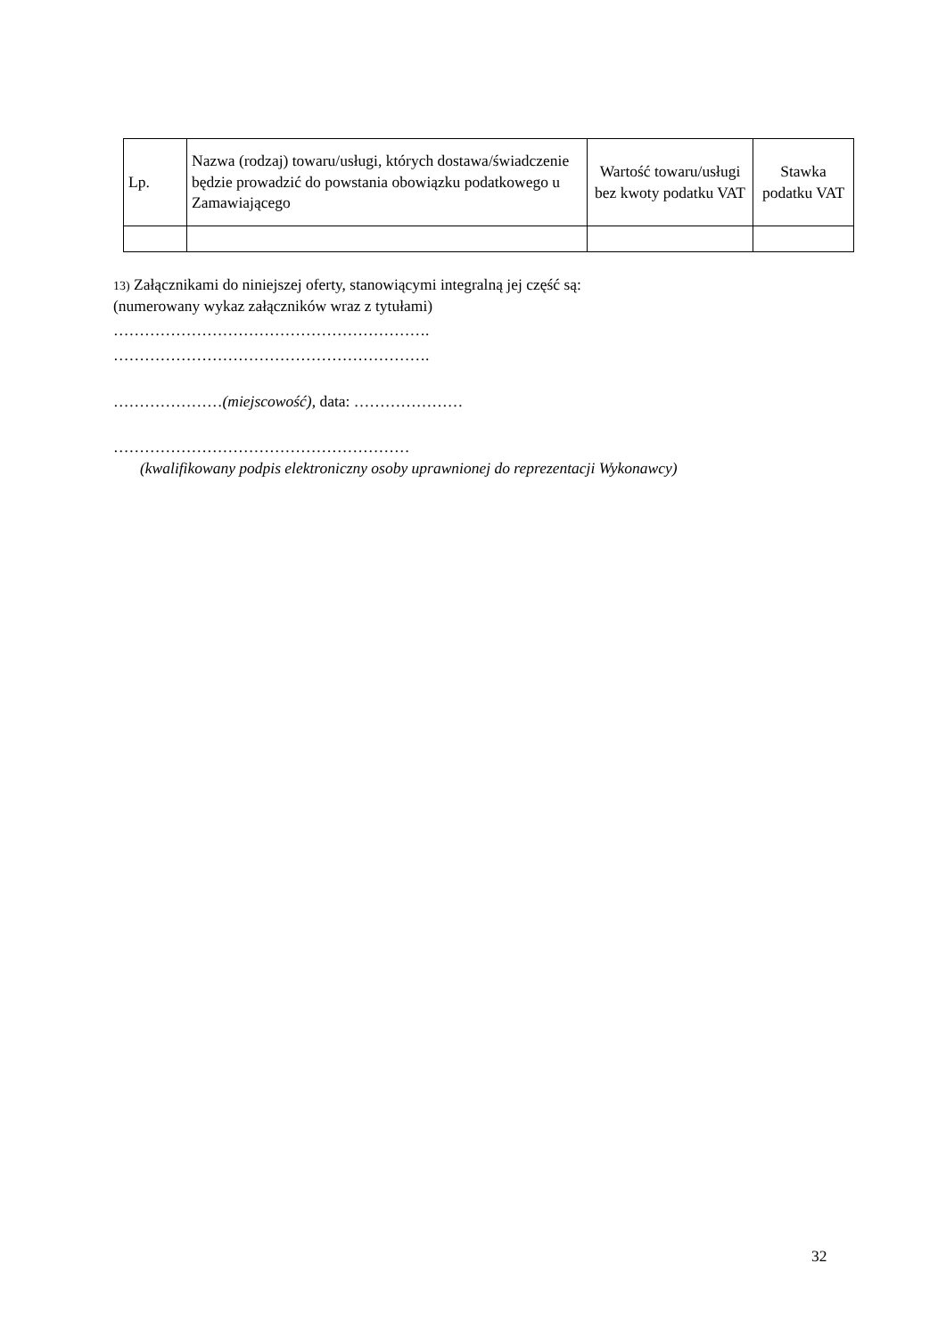| Lp. | Nazwa (rodzaj) towaru/usługi, których dostawa/świadczenie będzie prowadzić do powstania obowiązku podatkowego u Zamawiającego | Wartość towaru/usługi bez kwoty podatku VAT | Stawka podatku VAT |
| --- | --- | --- | --- |
13) Załącznikami do niniejszej oferty, stanowiącymi integralną jej część są:
(numerowany wykaz załączników wraz z tytułami)
…………………………………………………….
…………………………………………………….
…………………(miejscowość), data: …………………
…………………………………………………
(kwalifikowany podpis elektroniczny osoby uprawnionej do reprezentacji Wykonawcy)
32